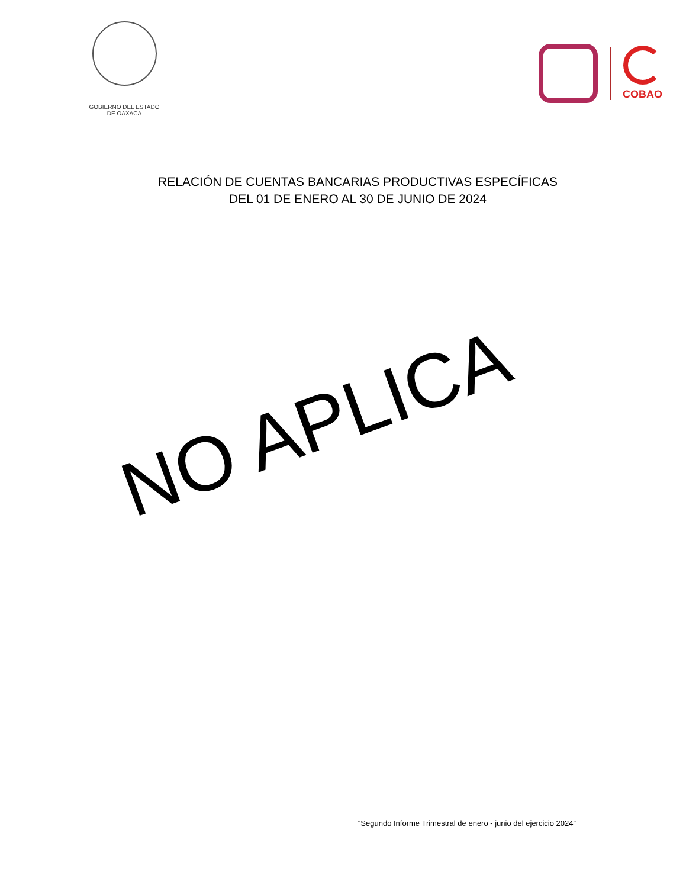GOBIERNO DEL ESTADO
DE OAXACA
COBAO
RELACIÓN DE CUENTAS BANCARIAS PRODUCTIVAS ESPECÍFICAS
DEL 01 DE ENERO AL 30 DE JUNIO DE 2024
NO APLICA
“Segundo Informe Trimestral de enero - junio del ejercicio 2024”